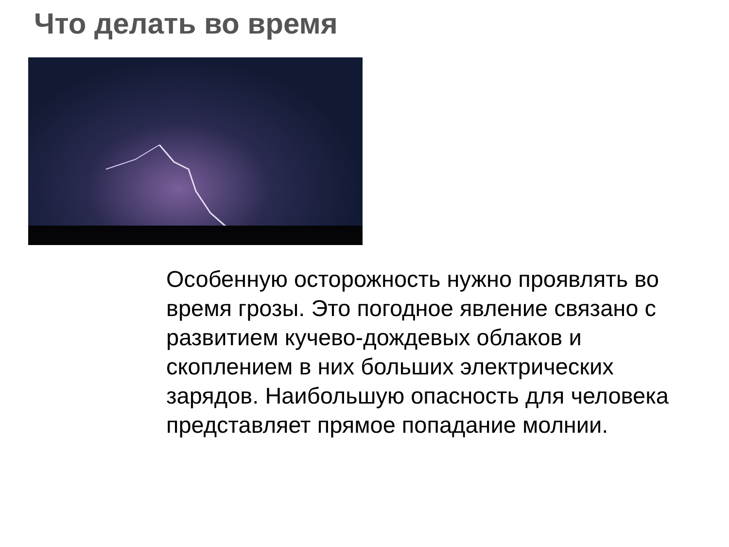Что делать во время
Особенную осторожность нужно проявлять во время грозы. Это погодное явление связано с развитием кучево-дождевых облаков и скоплением в них больших электрических зарядов. Наибольшую опасность для человека представляет прямое попадание молнии.